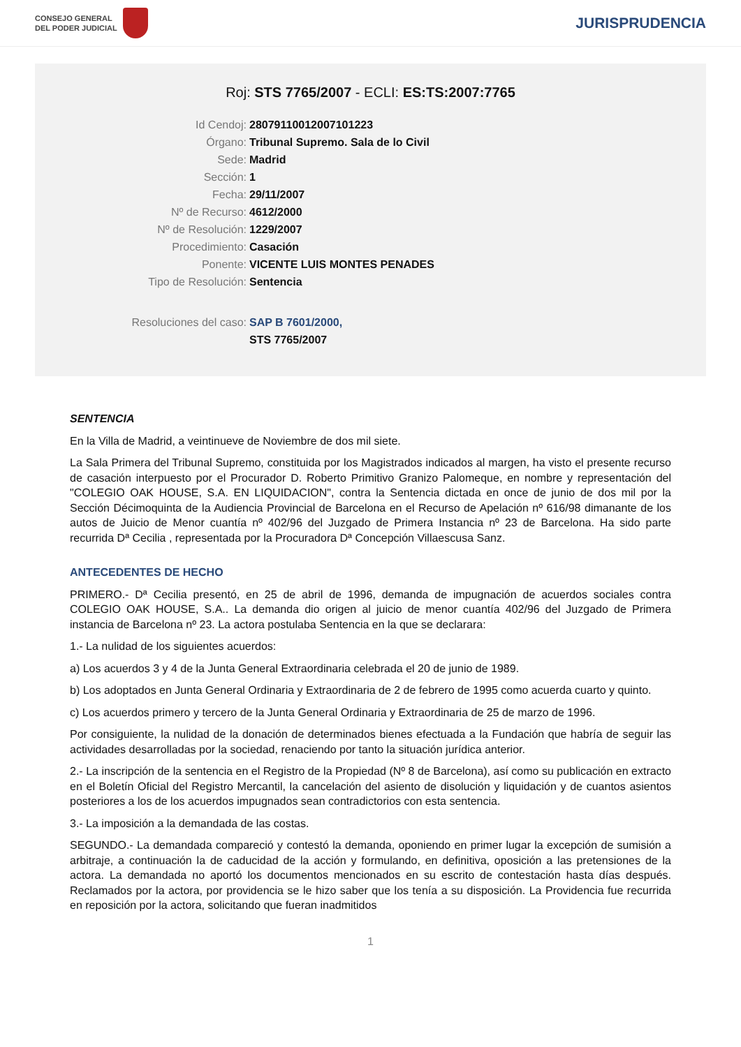CONSEJO GENERAL
DEL PODER JUDICIAL
JURISPRUDENCIA
Roj: STS 7765/2007 - ECLI: ES:TS:2007:7765
Id Cendoj: 28079110012007101223
Órgano: Tribunal Supremo. Sala de lo Civil
Sede: Madrid
Sección: 1
Fecha: 29/11/2007
Nº de Recurso: 4612/2000
Nº de Resolución: 1229/2007
Procedimiento: Casación
Ponente: VICENTE LUIS MONTES PENADES
Tipo de Resolución: Sentencia
Resoluciones del caso: SAP B 7601/2000,
STS 7765/2007
SENTENCIA
En la Villa de Madrid, a veintinueve de Noviembre de dos mil siete.
La Sala Primera del Tribunal Supremo, constituida por los Magistrados indicados al margen, ha visto el presente recurso de casación interpuesto por el Procurador D. Roberto Primitivo Granizo Palomeque, en nombre y representación del "COLEGIO OAK HOUSE, S.A. EN LIQUIDACION", contra la Sentencia dictada en once de junio de dos mil por la Sección Décimoquinta de la Audiencia Provincial de Barcelona en el Recurso de Apelación nº 616/98 dimanante de los autos de Juicio de Menor cuantía nº 402/96 del Juzgado de Primera Instancia nº 23 de Barcelona. Ha sido parte recurrida Dª Cecilia , representada por la Procuradora Dª Concepción Villaescusa Sanz.
ANTECEDENTES DE HECHO
PRIMERO.- Dª Cecilia presentó, en 25 de abril de 1996, demanda de impugnación de acuerdos sociales contra COLEGIO OAK HOUSE, S.A.. La demanda dio origen al juicio de menor cuantía 402/96 del Juzgado de Primera instancia de Barcelona nº 23. La actora postulaba Sentencia en la que se declarara:
1.- La nulidad de los siguientes acuerdos:
a) Los acuerdos 3 y 4 de la Junta General Extraordinaria celebrada el 20 de junio de 1989.
b) Los adoptados en Junta General Ordinaria y Extraordinaria de 2 de febrero de 1995 como acuerda cuarto y quinto.
c) Los acuerdos primero y tercero de la Junta General Ordinaria y Extraordinaria de 25 de marzo de 1996.
Por consiguiente, la nulidad de la donación de determinados bienes efectuada a la Fundación que habría de seguir las actividades desarrolladas por la sociedad, renaciendo por tanto la situación jurídica anterior.
2.- La inscripción de la sentencia en el Registro de la Propiedad (Nº 8 de Barcelona), así como su publicación en extracto en el Boletín Oficial del Registro Mercantil, la cancelación del asiento de disolución y liquidación y de cuantos asientos posteriores a los de los acuerdos impugnados sean contradictorios con esta sentencia.
3.- La imposición a la demandada de las costas.
SEGUNDO.- La demandada compareció y contestó la demanda, oponiendo en primer lugar la excepción de sumisión a arbitraje, a continuación la de caducidad de la acción y formulando, en definitiva, oposición a las pretensiones de la actora. La demandada no aportó los documentos mencionados en su escrito de contestación hasta días después. Reclamados por la actora, por providencia se le hizo saber que los tenía a su disposición. La Providencia fue recurrida en reposición por la actora, solicitando que fueran inadmitidos
1